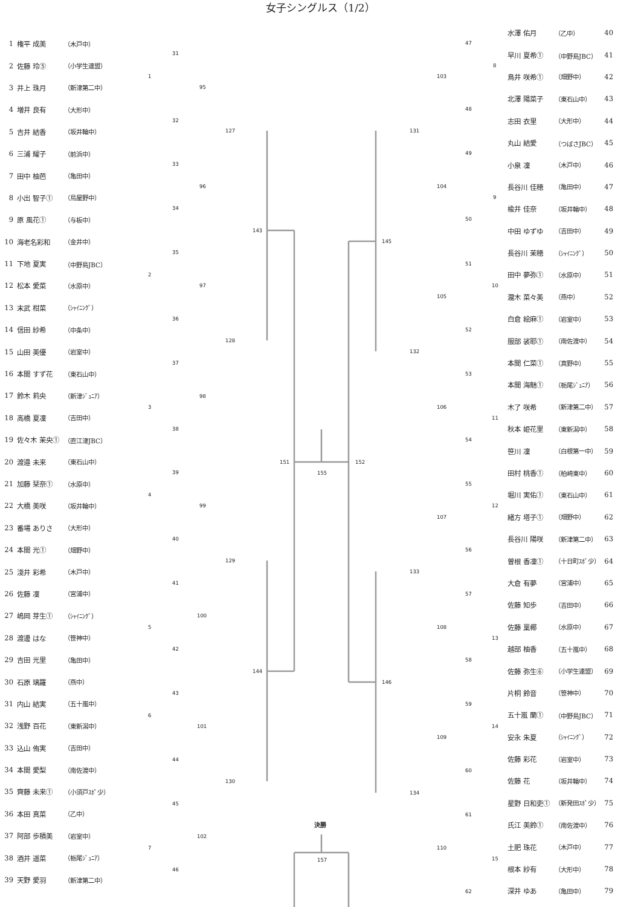女子シングルス（1/2）
| 1 | 権平 成美 | （木戸中） |
| 2 | 佐藤 玲⑤ | （小学生連盟） |
| 3 | 井上 珠月 | （新津第二中） |
| 4 | 増井 良有 | （大形中） |
| 5 | 吉井 結香 | （坂井輪中） |
| 6 | 三浦 耀子 | （前浜中） |
| 7 | 田中 柚芭 | （亀田中） |
| 8 | 小出 智子① | （鳥屋野中） |
| 9 | 原 風花① | （与板中） |
| 10 | 海老名彩和 | （金井中） |
| 11 | 下地 夏実 | （中野島JBC） |
| 12 | 松本 愛菜 | （水原中） |
| 13 | 末武 柑菜 | （ｼｬｲﾆﾝｸﾞ） |
| 14 | 信田 紗希 | （中条中） |
| 15 | 山田 美優 | （岩室中） |
| 16 | 本間 すず花 | （東石山中） |
| 17 | 鈴木 莉央 | （新津ｼﾞｭﾆｱ） |
| 18 | 高橋 夏凜 | （吉田中） |
| 19 | 佐々木 茉央① | （直江津JBC） |
| 20 | 渡邉 未来 | （東石山中） |
| 21 | 加藤 栞奈① | （水原中） |
| 22 | 大橋 美咲 | （坂井輪中） |
| 23 | 番場 ありさ | （大形中） |
| 24 | 本間 光① | （畑野中） |
| 25 | 淺井 彩希 | （木戸中） |
| 26 | 佐藤 凜 | （宮浦中） |
| 27 | 嶋岡 芽生① | （ｼｬｲﾆﾝｸﾞ） |
| 28 | 渡邊 はな | （笹神中） |
| 29 | 吉田 光里 | （亀田中） |
| 30 | 石原 璃羅 | （燕中） |
| 31 | 内山 結実 | （五十嵐中） |
| 32 | 浅野 百花 | （東新潟中） |
| 33 | 込山 侑実 | （吉田中） |
| 34 | 本間 愛梨 | （南佐渡中） |
| 35 | 齊藤 未来① | （小須戸ｽﾎﾟ少） |
| 36 | 本田 真菜 | （乙中） |
| 37 | 阿部 歩積美 | （岩室中） |
| 38 | 酒井 遥菜 | （栃尾ｼﾞｭﾆｱ） |
| 39 | 天野 愛羽 | （新津第二中） |
1
31
95
32
127
33
96
34
143
35
2
97
36
128
37
98
3
38
151
39
4
99
40
129
41
100
5
42
144
43
6
101
44
130
45
102
7
46
155
152
決勝
157
47
8
103
48
131
49
104
9
50
145
51
10
105
52
132
53
106
11
54
55
12
107
56
133
57
108
13
58
146
59
14
109
60
134
61
110
15
62
| 水澤 佑月 | （乙中） | 40 |
| 早川 夏希① | （中野島JBC） | 41 |
| 鳥井 咲希① | （畑野中） | 42 |
| 北澤 陽菜子 | （東石山中） | 43 |
| 志田 衣里 | （大形中） | 44 |
| 丸山 結愛 | （つばさJBC） | 45 |
| 小泉 凜 | （木戸中） | 46 |
| 長谷川 佳穂 | （亀田中） | 47 |
| 楡井 佳奈 | （坂井輪中） | 48 |
| 中田 ゆずゆ | （吉田中） | 49 |
| 長谷川 茉穂 | （ｼｬｲﾆﾝｸﾞ） | 50 |
| 田中 夢弥① | （水原中） | 51 |
| 瀧木 菜々美 | （燕中） | 52 |
| 白倉 絵麻① | （岩室中） | 53 |
| 服部 裟耶① | （南佐渡中） | 54 |
| 本間 仁菜① | （真野中） | 55 |
| 本間 海魅① | （栃尾ｼﾞｭﾆｱ） | 56 |
| 木了 咲希 | （新津第二中） | 57 |
| 秋本 姫花里 | （東新潟中） | 58 |
| 笹川 凜 | （白根第一中） | 59 |
| 田村 桃香① | （柏崎東中） | 60 |
| 堀川 実佑① | （東石山中） | 61 |
| 緒方 塔子① | （畑野中） | 62 |
| 長谷川 陽咲 | （新津第二中） | 63 |
| 曽根 香凜① | （十日町ｽﾎﾟ少） | 64 |
| 大倉 有夢 | （宮浦中） | 65 |
| 佐藤 知歩 | （吉田中） | 66 |
| 佐藤 稟椰 | （水原中） | 67 |
| 越部 柚香 | （五十嵐中） | 68 |
| 佐藤 弥生⑥ | （小学生連盟） | 69 |
| 片桐 鈴音 | （笹神中） | 70 |
| 五十嵐 蘭① | （中野島JBC） | 71 |
| 安永 朱夏 | （ｼｬｲﾆﾝｸﾞ） | 72 |
| 佐藤 彩花 | （岩室中） | 73 |
| 佐藤 花 | （坂井輪中） | 74 |
| 星野 日和吏① | （新発田ｽﾎﾟ少） | 75 |
| 氏江 美鈴① | （南佐渡中） | 76 |
| 土肥 珠花 | （木戸中） | 77 |
| 根本 紗有 | （大形中） | 78 |
| 深井 ゆあ | （亀田中） | 79 |